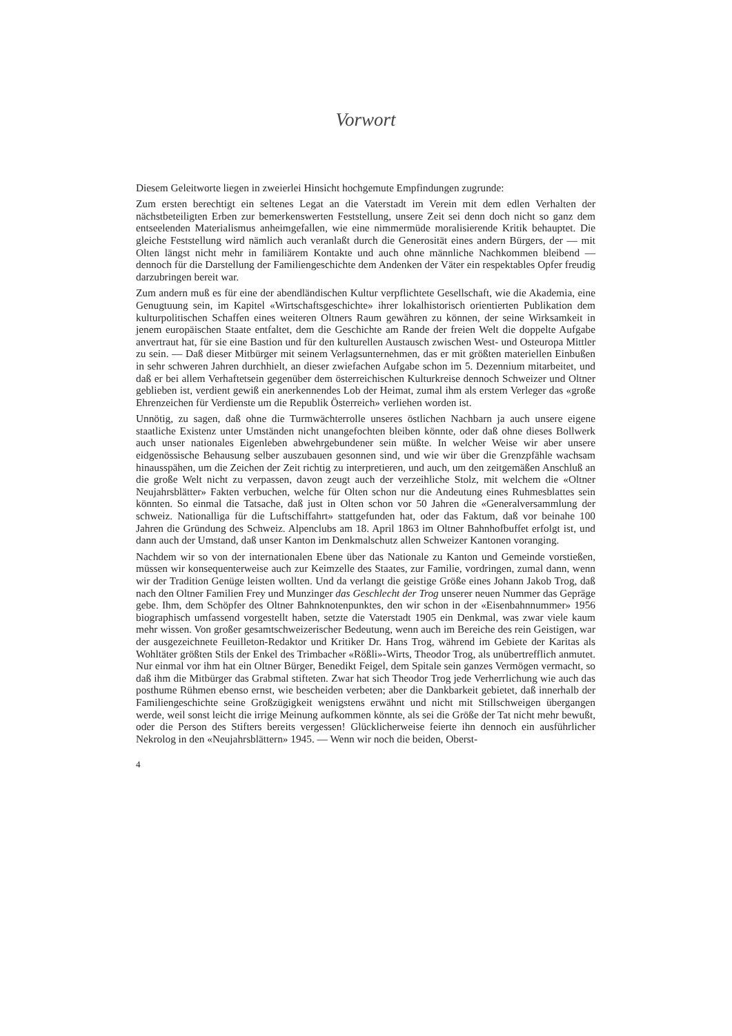Vorwort
Diesem Geleitworte liegen in zweierlei Hinsicht hochgemute Empfindungen zugrunde:
Zum ersten berechtigt ein seltenes Legat an die Vaterstadt im Verein mit dem edlen Verhalten der nächstbeteiligten Erben zur bemerkenswerten Feststellung, unsere Zeit sei denn doch nicht so ganz dem entseelenden Materialismus anheimgefallen, wie eine nimmermüde moralisierende Kritik behauptet. Die gleiche Feststellung wird nämlich auch veranlaßt durch die Generosität eines andern Bürgers, der — mit Olten längst nicht mehr in familiärem Kontakte und auch ohne männliche Nachkommen bleibend — dennoch für die Darstellung der Familiengeschichte dem Andenken der Väter ein respektables Opfer freudig darzubringen bereit war.
Zum andern muß es für eine der abendländischen Kultur verpflichtete Gesellschaft, wie die Akademia, eine Genugtuung sein, im Kapitel «Wirtschaftsgeschichte» ihrer lokalhistorisch orientierten Publikation dem kulturpolitischen Schaffen eines weiteren Oltners Raum gewähren zu können, der seine Wirksamkeit in jenem europäischen Staate entfaltet, dem die Geschichte am Rande der freien Welt die doppelte Aufgabe anvertraut hat, für sie eine Bastion und für den kulturellen Austausch zwischen West- und Osteuropa Mittler zu sein. — Daß dieser Mitbürger mit seinem Verlagsunternehmen, das er mit größten materiellen Einbußen in sehr schweren Jahren durchhielt, an dieser zwiefachen Aufgabe schon im 5. Dezennium mitarbeitet, und daß er bei allem Verhaftetsein gegenüber dem österreichischen Kulturkreise dennoch Schweizer und Oltner geblieben ist, verdient gewiß ein anerkennendes Lob der Heimat, zumal ihm als erstem Verleger das «große Ehrenzeichen für Verdienste um die Republik Österreich» verliehen worden ist.
Unnötig, zu sagen, daß ohne die Turmwächterrolle unseres östlichen Nachbarn ja auch unsere eigene staatliche Existenz unter Umständen nicht unangefochten bleiben könnte, oder daß ohne dieses Bollwerk auch unser nationales Eigenleben abwehrgebundener sein müßte. In welcher Weise wir aber unsere eidgenössische Behausung selber auszubauen gesonnen sind, und wie wir über die Grenzpfähle wachsam hinausspähen, um die Zeichen der Zeit richtig zu interpretieren, und auch, um den zeitgemäßen Anschluß an die große Welt nicht zu verpassen, davon zeugt auch der verzeihliche Stolz, mit welchem die «Oltner Neujahrsblätter» Fakten verbuchen, welche für Olten schon nur die Andeutung eines Ruhmesblattes sein könnten. So einmal die Tatsache, daß just in Olten schon vor 50 Jahren die «Generalversammlung der schweiz. Nationalliga für die Luftschiffahrt» stattgefunden hat, oder das Faktum, daß vor beinahe 100 Jahren die Gründung des Schweiz. Alpenclubs am 18. April 1863 im Oltner Bahnhofbuffet erfolgt ist, und dann auch der Umstand, daß unser Kanton im Denkmalschutz allen Schweizer Kantonen voranging.
Nachdem wir so von der internationalen Ebene über das Nationale zu Kanton und Gemeinde vorstießen, müssen wir konsequenterweise auch zur Keimzelle des Staates, zur Familie, vordringen, zumal dann, wenn wir der Tradition Genüge leisten wollten. Und da verlangt die geistige Größe eines Johann Jakob Trog, daß nach den Oltner Familien Frey und Munzinger das Geschlecht der Trog unserer neuen Nummer das Gepräge gebe. Ihm, dem Schöpfer des Oltner Bahnknotenpunktes, den wir schon in der «Eisenbahnnummer» 1956 biographisch umfassend vorgestellt haben, setzte die Vaterstadt 1905 ein Denkmal, was zwar viele kaum mehr wissen. Von großer gesamtschweizerischer Bedeutung, wenn auch im Bereiche des rein Geistigen, war der ausgezeichnete Feuilleton-Redaktor und Kritiker Dr. Hans Trog, während im Gebiete der Karitas als Wohltäter größten Stils der Enkel des Trimbacher «Rößli»-Wirts, Theodor Trog, als unübertrefflich anmutet. Nur einmal vor ihm hat ein Oltner Bürger, Benedikt Feigel, dem Spitale sein ganzes Vermögen vermacht, so daß ihm die Mitbürger das Grabmal stifteten. Zwar hat sich Theodor Trog jede Verherrlichung wie auch das posthume Rühmen ebenso ernst, wie bescheiden verbeten; aber die Dankbarkeit gebietet, daß innerhalb der Familiengeschichte seine Großzügigkeit wenigstens erwähnt und nicht mit Stillschweigen übergangen werde, weil sonst leicht die irrige Meinung aufkommen könnte, als sei die Größe der Tat nicht mehr bewußt, oder die Person des Stifters bereits vergessen! Glücklicherweise feierte ihn dennoch ein ausführlicher Nekrolog in den «Neujahrsblättern» 1945. — Wenn wir noch die beiden, Oberst-
4